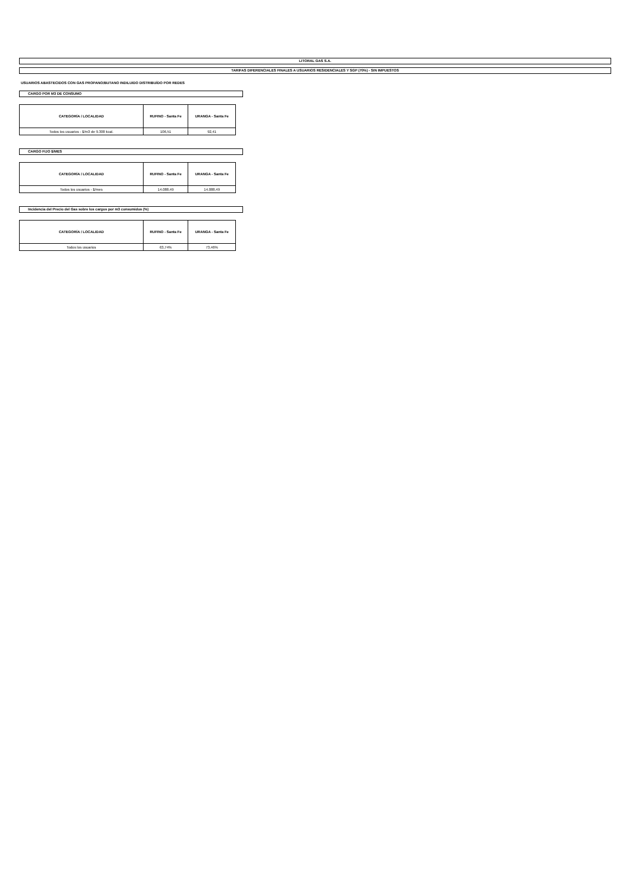LITORAL GAS S.A.
TARIFAS DIFERENCIALES FINALES A USUARIOS RESIDENCIALES Y SGP (70%) - SIN IMPUESTOS
USUARIOS ABASTECIDOS CON GAS PROPANO/BUTANO INDILUIDO DISTRIBUÍDO POR REDES
CARGO POR M3 DE CONSUMO
| CATEGORÍA / LOCALIDAD | RUFINO - Santa Fe | URANGA - Santa Fe |
| --- | --- | --- |
| Todos los usuarios - $/m3 de 9.300 kcal. | 106,51 | 92,41 |
CARGO FIJO $/MES
| CATEGORÍA / LOCALIDAD | RUFINO - Santa Fe | URANGA - Santa Fe |
| --- | --- | --- |
| Todos los usuarios - $/mes | 14.088,49 | 14.088,49 |
Incidencia del Precio del Gas sobre los cargos por m3 consumidos (%)
| CATEGORÍA / LOCALIDAD | RUFINO - Santa Fe | URANGA - Santa Fe |
| --- | --- | --- |
| Todos los usuarios | 63,74% | 73,46% |